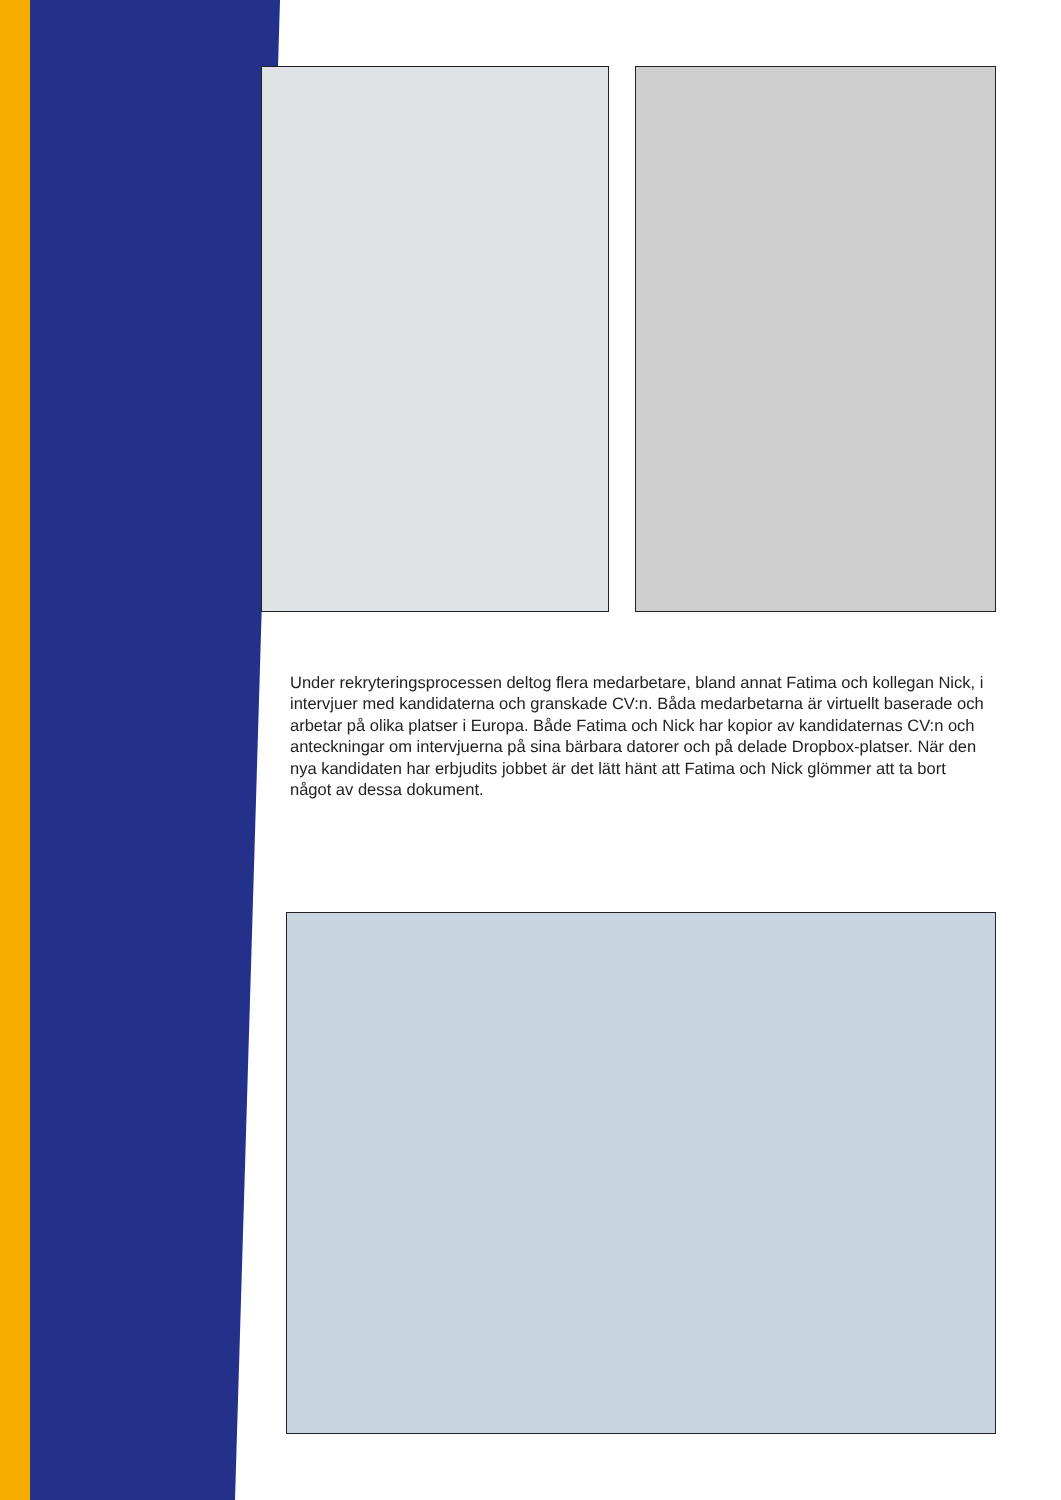Under rekryteringsprocessen deltog flera medarbetare, bland annat Fatima och kollegan Nick, i intervjuer med kandidaterna och granskade CV:n. Båda medarbetarna är virtuellt baserade och arbetar på olika platser i Europa. Både Fatima och Nick har kopior av kandidaternas CV:n och anteckningar om intervjuerna på sina bärbara datorer och på delade Dropbox-platser. När den nya kandidaten har erbjudits jobbet är det lätt hänt att Fatima och Nick glömmer att ta bort något av dessa dokument.